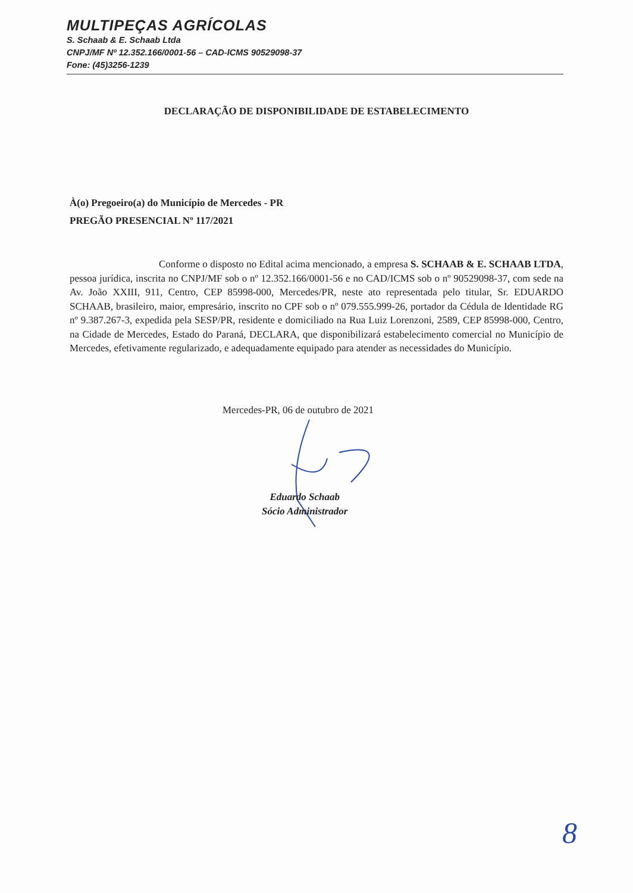MULTIPEÇAS AGRÍCOLAS
S. Schaab & E. Schaab Ltda
CNPJ/MF Nº 12.352.166/0001-56 – CAD-ICMS 90529098-37
Fone: (45)3256-1239
DECLARAÇÃO DE DISPONIBILIDADE DE ESTABELECIMENTO
À(o) Pregoeiro(a) do Município de Mercedes - PR
PREGÃO PRESENCIAL Nº 117/2021
Conforme o disposto no Edital acima mencionado, a empresa S. SCHAAB & E. SCHAAB LTDA, pessoa jurídica, inscrita no CNPJ/MF sob o nº 12.352.166/0001-56 e no CAD/ICMS sob o nº 90529098-37, com sede na Av. João XXIII, 911, Centro, CEP 85998-000, Mercedes/PR, neste ato representada pelo titular, Sr. EDUARDO SCHAAB, brasileiro, maior, empresário, inscrito no CPF sob o nº 079.555.999-26, portador da Cédula de Identidade RG nº 9.387.267-3, expedida pela SESP/PR, residente e domiciliado na Rua Luiz Lorenzoni, 2589, CEP 85998-000, Centro, na Cidade de Mercedes, Estado do Paraná, DECLARA, que disponibilizará estabelecimento comercial no Município de Mercedes, efetivamente regularizado, e adequadamente equipado para atender as necessidades do Município.
Mercedes-PR, 06 de outubro de 2021
Eduardo Schaab
Sócio Administrador
8